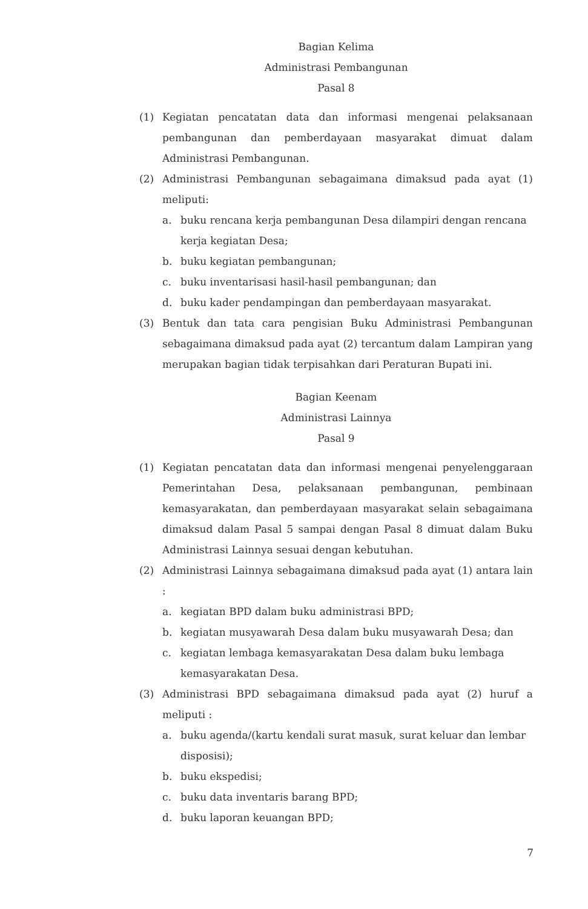Bagian Kelima
Administrasi Pembangunan
Pasal 8
(1) Kegiatan pencatatan data dan informasi mengenai pelaksanaan pembangunan dan pemberdayaan masyarakat dimuat dalam Administrasi Pembangunan.
(2) Administrasi Pembangunan sebagaimana dimaksud pada ayat (1) meliputi:
a. buku rencana kerja pembangunan Desa dilampiri dengan rencana kerja kegiatan Desa;
b. buku kegiatan pembangunan;
c. buku inventarisasi hasil-hasil pembangunan; dan
d. buku kader pendampingan dan pemberdayaan masyarakat.
(3) Bentuk dan tata cara pengisian Buku Administrasi Pembangunan sebagaimana dimaksud pada ayat (2) tercantum dalam Lampiran yang merupakan bagian tidak terpisahkan dari Peraturan Bupati ini.
Bagian Keenam
Administrasi Lainnya
Pasal 9
(1) Kegiatan pencatatan data dan informasi mengenai penyelenggaraan Pemerintahan Desa, pelaksanaan pembangunan, pembinaan kemasyarakatan, dan pemberdayaan masyarakat selain sebagaimana dimaksud dalam Pasal 5 sampai dengan Pasal 8 dimuat dalam Buku Administrasi Lainnya sesuai dengan kebutuhan.
(2) Administrasi Lainnya sebagaimana dimaksud pada ayat (1) antara lain :
a. kegiatan BPD dalam buku administrasi BPD;
b. kegiatan musyawarah Desa dalam buku musyawarah Desa; dan
c. kegiatan lembaga kemasyarakatan Desa dalam buku lembaga kemasyarakatan Desa.
(3) Administrasi BPD sebagaimana dimaksud pada ayat (2) huruf a meliputi :
a. buku agenda/(kartu kendali surat masuk, surat keluar dan lembar disposisi);
b. buku ekspedisi;
c. buku data inventaris barang BPD;
d. buku laporan keuangan BPD;
7